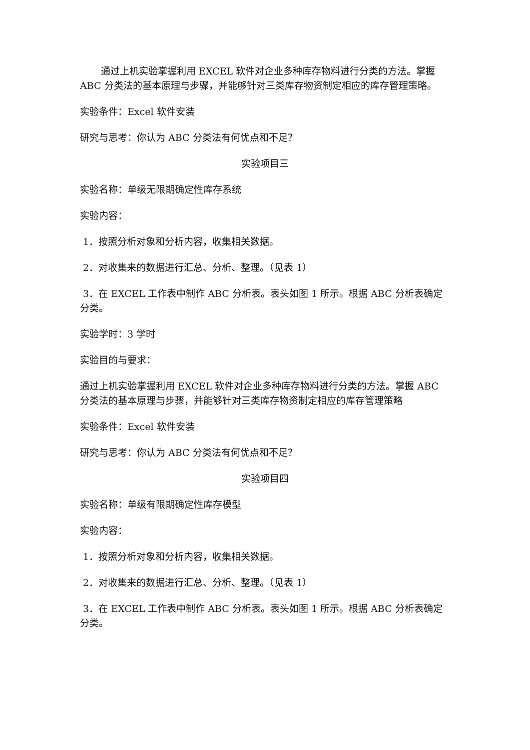通过上机实验掌握利用 EXCEL 软件对企业多种库存物料进行分类的方法。掌握 ABC 分类法的基本原理与步骤，并能够针对三类库存物资制定相应的库存管理策略。
实验条件：Excel 软件安装
研究与思考：你认为 ABC 分类法有何优点和不足？
实验项目三
实验名称：单级无限期确定性库存系统
实验内容：
1．按照分析对象和分析内容，收集相关数据。
2．对收集来的数据进行汇总、分析、整理。（见表 1）
3．在 EXCEL 工作表中制作 ABC 分析表。表头如图 1 所示。根据 ABC 分析表确定分类。
实验学时：3 学时
实验目的与要求：
通过上机实验掌握利用 EXCEL 软件对企业多种库存物料进行分类的方法。掌握 ABC 分类法的基本原理与步骤，并能够针对三类库存物资制定相应的库存管理策略
实验条件：Excel 软件安装
研究与思考：你认为 ABC 分类法有何优点和不足？
实验项目四
实验名称：单级有限期确定性库存模型
实验内容：
1．按照分析对象和分析内容，收集相关数据。
2．对收集来的数据进行汇总、分析、整理。（见表 1）
3．在 EXCEL 工作表中制作 ABC 分析表。表头如图 1 所示。根据 ABC 分析表确定分类。